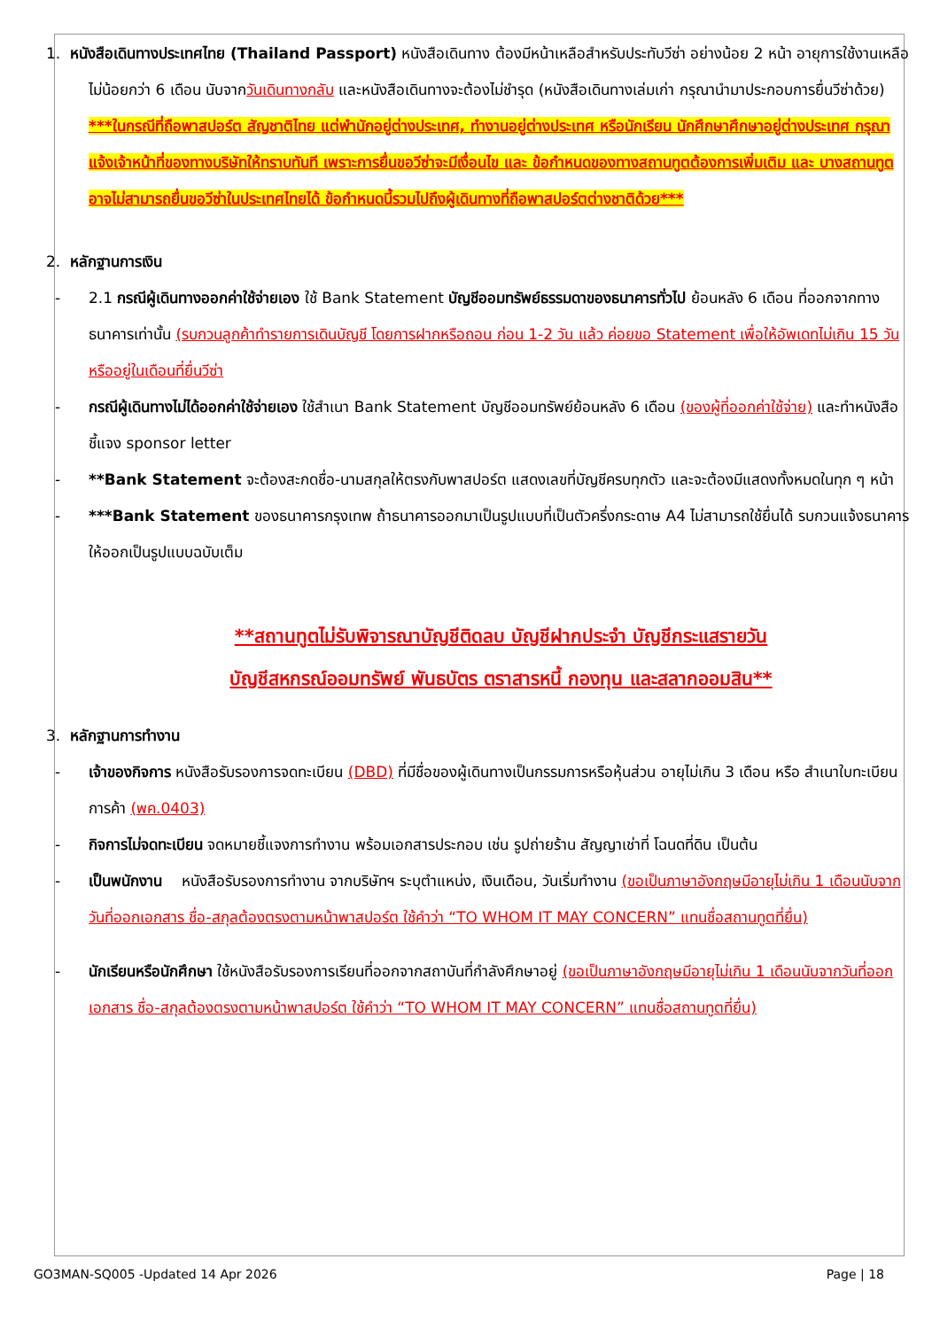1. หนังสือเดินทางประเทศไทย (Thailand Passport) หนังสือเดินทาง ต้องมีหน้าเหลือสำหรับประทับวีซ่า อย่างน้อย 2 หน้า อายุการใช้งานเหลือไม่น้อยกว่า 6 เดือน นับจากวันเดินทางกลับ และหนังสือเดินทางจะต้องไม่ชำรุด (หนังสือเดินทางเล่มเก่า กรุณานำมาประกอบการยื่นวีซ่าด้วย)
***ในกรณีที่ถือพาสปอร์ต สัญชาติไทย แต่พำนักอยู่ต่างประเทศ, ทำงานอยู่ต่างประเทศ หรือนักเรียน นักศึกษาศึกษาอยู่ต่างประเทศ กรุณาแจ้งเจ้าหน้าที่ของทางบริษัทให้ทราบทันที เพราะการยื่นขอวีซ่าจะมีเงื่อนไข และ ข้อกำหนดของทางสถานทูตต้องการเพิ่มเติม และ บางสถานทูตอาจไม่สามารถยื่นขอวีซ่าในประเทศไทยได้ ข้อกำหนดนี้รวมไปถึงผู้เดินทางที่ถือพาสปอร์ตต่างชาติด้วย***
2. หลักฐานการเงิน
- 2.1 กรณีผู้เดินทางออกค่าใช้จ่ายเอง ใช้ Bank Statement บัญชีออมทรัพย์ธรรมดาของธนาคารทั่วไป ย้อนหลัง 6 เดือน ที่ออกจากทางธนาคารเท่านั้น (รบกวนลูกค้าทำรายการเดินบัญชี โดยการฝากหรือถอน ก่อน 1-2 วัน แล้ว ค่อยขอ Statement เพื่อให้อัพเดทไม่เกิน 15 วันหรืออยู่ในเดือนที่ยื่นวีซ่า
- กรณีผู้เดินทางไม่ได้ออกค่าใช้จ่ายเอง ใช้สำเนา Bank Statement บัญชีออมทรัพย์ย้อนหลัง 6 เดือน (ของผู้ที่ออกค่าใช้จ่าย) และทำหนังสือชี้แจง sponsor letter
- **Bank Statement จะต้องสะกดชื่อ-นามสกุลให้ตรงกับพาสปอร์ต แสดงเลขที่บัญชีครบทุกตัว และจะต้องมีแสดงทั้งหมดในทุก ๆ หน้า
- ***Bank Statement ของธนาคารกรุงเทพ ถ้าธนาคารออกมาเป็นรูปแบบที่เป็นตัวครึ่งกระดาษ A4 ไม่สามารถใช้ยื่นได้ รบกวนแจ้งธนาคารให้ออกเป็นรูปแบบฉบับเต็ม
**สถานทูตไม่รับพิจารณาบัญชีติดลบ บัญชีฝากประจำ บัญชีกระแสรายวัน
บัญชีสหกรณ์ออมทรัพย์ พันธบัตร ตราสารหนี้ กองทุน และสลากออมสิน**
3. หลักฐานการทำงาน
- เจ้าของกิจการ หนังสือรับรองการจดทะเบียน (DBD) ที่มีชื่อของผู้เดินทางเป็นกรรมการหรือหุ้นส่วน อายุไม่เกิน 3 เดือน หรือ สำเนาใบทะเบียนการค้า (พค.0403)
- กิจการไม่จดทะเบียน จดหมายชี้แจงการทำงาน พร้อมเอกสารประกอบ เช่น รูปถ่ายร้าน สัญญาเช่าที่ โฉนดที่ดิน เป็นต้น
- เป็นพนักงาน หนังสือรับรองการทำงาน จากบริษัทฯ ระบุตำแหน่ง, เงินเดือน, วันเริ่มทำงาน (ขอเป็นภาษาอังกฤษมีอายุไม่เกิน 1 เดือนนับจากวันที่ออกเอกสาร ชื่อ-สกุลต้องตรงตามหน้าพาสปอร์ต ใช้คำว่า “TO WHOM IT MAY CONCERN” แทนชื่อสถานทูตที่ยื่น)
- นักเรียนหรือนักศึกษา ใช้หนังสือรับรองการเรียนที่ออกจากสถาบันที่กำลังศึกษาอยู่ (ขอเป็นภาษาอังกฤษมีอายุไม่เกิน 1 เดือนนับจากวันที่ออกเอกสาร ชื่อ-สกุลต้องตรงตามหน้าพาสปอร์ต ใช้คำว่า “TO WHOM IT MAY CONCERN” แทนชื่อสถานทูตที่ยื่น)
GO3MAN-SQ005 -Updated 14 Apr 2026 Page | 18